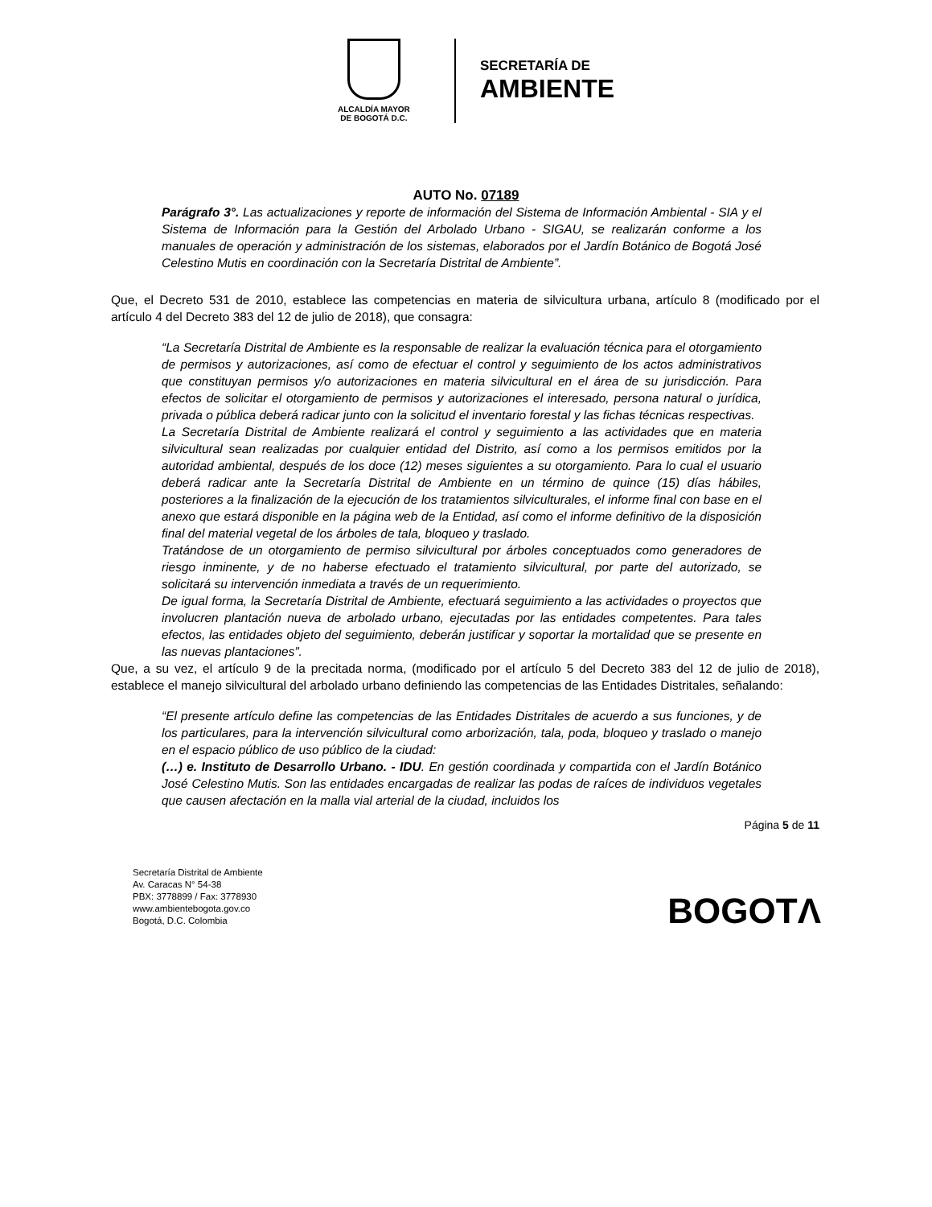ALCALDÍA MAYOR
DE BOGOTÁ D.C.
SECRETARÍA DE
AMBIENTE
AUTO No. 07189
Parágrafo 3°. Las actualizaciones y reporte de información del Sistema de Información Ambiental - SIA y el Sistema de Información para la Gestión del Arbolado Urbano - SIGAU, se realizarán conforme a los manuales de operación y administración de los sistemas, elaborados por el Jardín Botánico de Bogotá José Celestino Mutis en coordinación con la Secretaría Distrital de Ambiente”.
Que, el Decreto 531 de 2010, establece las competencias en materia de silvicultura urbana, artículo 8 (modificado por el artículo 4 del Decreto 383 del 12 de julio de 2018), que consagra:
“La Secretaría Distrital de Ambiente es la responsable de realizar la evaluación técnica para el otorgamiento de permisos y autorizaciones, así como de efectuar el control y seguimiento de los actos administrativos que constituyan permisos y/o autorizaciones en materia silvicultural en el área de su jurisdicción. Para efectos de solicitar el otorgamiento de permisos y autorizaciones el interesado, persona natural o jurídica, privada o pública deberá radicar junto con la solicitud el inventario forestal y las fichas técnicas respectivas.
La Secretaría Distrital de Ambiente realizará el control y seguimiento a las actividades que en materia silvicultural sean realizadas por cualquier entidad del Distrito, así como a los permisos emitidos por la autoridad ambiental, después de los doce (12) meses siguientes a su otorgamiento. Para lo cual el usuario deberá radicar ante la Secretaría Distrital de Ambiente en un término de quince (15) días hábiles, posteriores a la finalización de la ejecución de los tratamientos silviculturales, el informe final con base en el anexo que estará disponible en la página web de la Entidad, así como el informe definitivo de la disposición final del material vegetal de los árboles de tala, bloqueo y traslado.
Tratándose de un otorgamiento de permiso silvicultural por árboles conceptuados como generadores de riesgo inminente, y de no haberse efectuado el tratamiento silvicultural, por parte del autorizado, se solicitará su intervención inmediata a través de un requerimiento.
De igual forma, la Secretaría Distrital de Ambiente, efectuará seguimiento a las actividades o proyectos que involucren plantación nueva de arbolado urbano, ejecutadas por las entidades competentes. Para tales efectos, las entidades objeto del seguimiento, deberán justificar y soportar la mortalidad que se presente en las nuevas plantaciones”.
Que, a su vez, el artículo 9 de la precitada norma, (modificado por el artículo 5 del Decreto 383 del 12 de julio de 2018), establece el manejo silvicultural del arbolado urbano definiendo las competencias de las Entidades Distritales, señalando:
“El presente artículo define las competencias de las Entidades Distritales de acuerdo a sus funciones, y de los particulares, para la intervención silvicultural como arborización, tala, poda, bloqueo y traslado o manejo en el espacio público de uso público de la ciudad:
(…) e. Instituto de Desarrollo Urbano. - IDU. En gestión coordinada y compartida con el Jardín Botánico José Celestino Mutis. Son las entidades encargadas de realizar las podas de raíces de individuos vegetales que causen afectación en la malla vial arterial de la ciudad, incluidos los
Página 5 de 11
Secretaría Distrital de Ambiente
Av. Caracas N° 54-38
PBX: 3778899 / Fax: 3778930
www.ambientebogota.gov.co
Bogotá, D.C. Colombia
BOGOTΛ